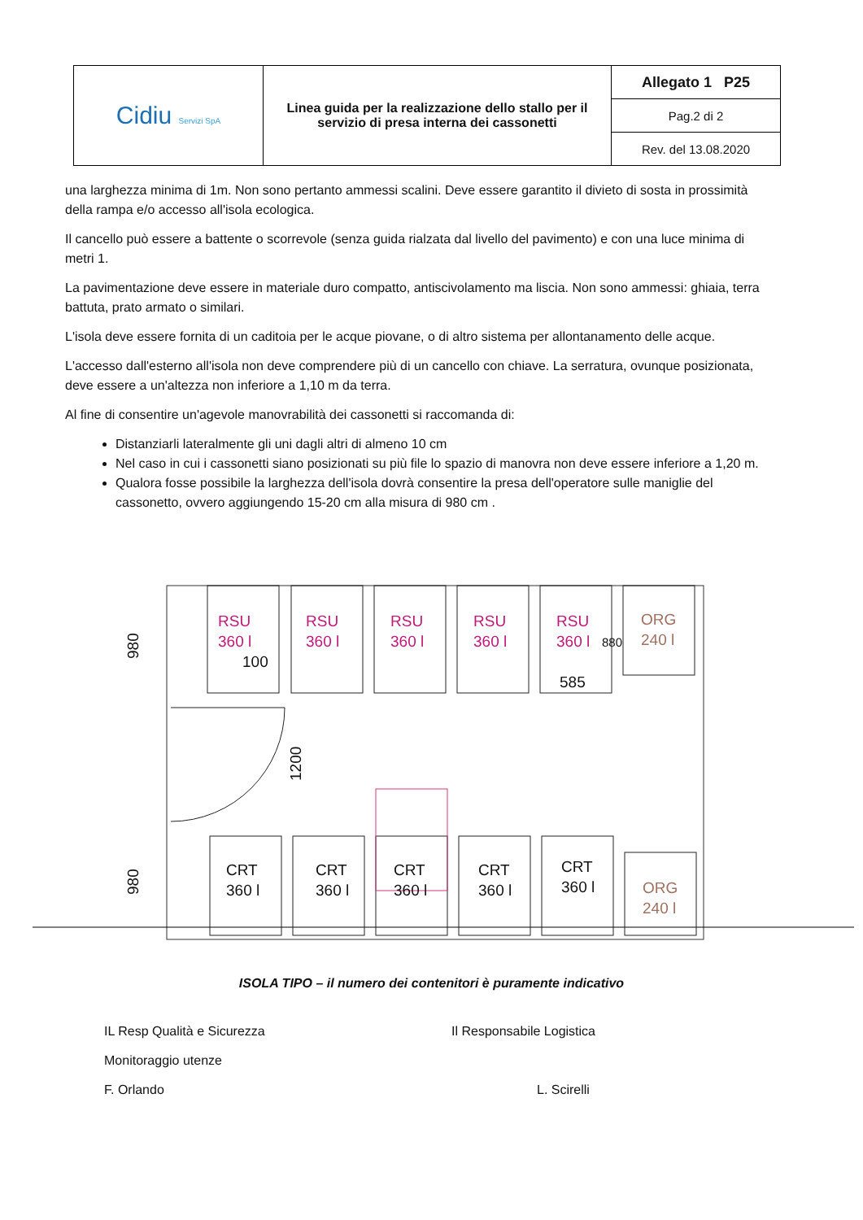| Cidiu Servizi SpA | Linea guida per la realizzazione dello stallo per il servizio di presa interna dei cassonetti | Allegato 1 P25 |
| | | Pag.2 di 2 |
| | | Rev. del 13.08.2020 |
una larghezza minima di 1m. Non sono pertanto ammessi scalini. Deve essere garantito il divieto di sosta in prossimità della rampa e/o accesso all'isola ecologica.
Il cancello può essere a battente o scorrevole (senza guida rialzata dal livello del pavimento) e con una luce minima di metri 1.
La pavimentazione deve essere in materiale duro compatto, antiscivolamento ma liscia. Non sono ammessi: ghiaia, terra battuta, prato armato o similari.
L'isola deve essere fornita di un caditoia per le acque piovane, o di altro sistema per allontanamento delle acque.
L'accesso dall'esterno all'isola non deve comprendere più di un cancello con chiave. La serratura, ovunque posizionata, deve essere a un'altezza non inferiore a 1,10 m da terra.
Al fine di consentire un'agevole manovrabilità dei cassonetti si raccomanda di:
Distanziarli lateralmente gli uni dagli altri di almeno 10 cm
Nel caso in cui i cassonetti siano posizionati su più file lo spazio di manovra non deve essere inferiore a 1,20 m.
Qualora fosse possibile la larghezza dell'isola dovrà consentire la presa dell'operatore sulle maniglie del cassonetto, ovvero aggiungendo 15-20 cm alla misura di 980 cm .
RSU
360 l
RSU
360 l
RSU
360 l
RSU
360 l
RSU
360 l
ORG
240 l
ORG
240 l
CRT
360 l
CRT
360 l
CRT
360 l
CRT
360 l
CRT
360 l
100
585
880
980
980
1200
ISOLA TIPO – il numero dei contenitori è puramente indicativo
IL Resp Qualità e Sicurezza
Monitoraggio utenze
F. Orlando
Il Responsabile Logistica
L. Scirelli